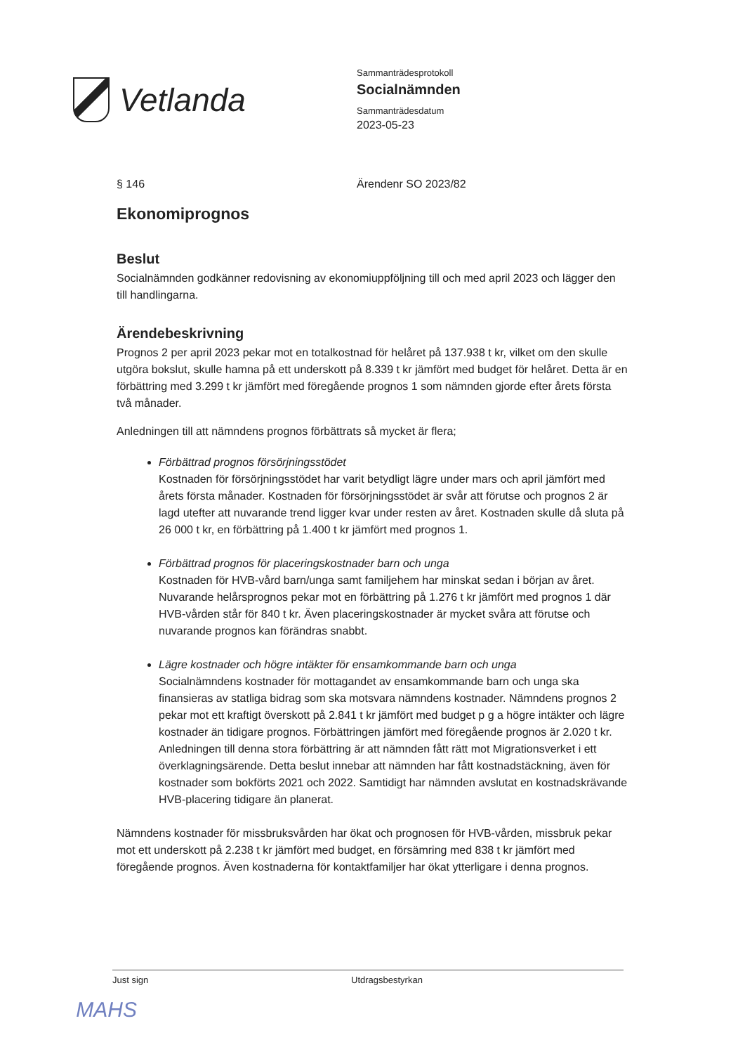Vetlanda
Sammanträdesprotokoll
Socialnämnden
Sammanträdesdatum
2023-05-23
§ 146 Ärendenr SO 2023/82
Ekonomiprognos
Beslut
Socialnämnden godkänner redovisning av ekonomiuppföljning till och med april 2023 och lägger den till handlingarna.
Ärendebeskrivning
Prognos 2 per april 2023 pekar mot en totalkostnad för helåret på 137.938 t kr, vilket om den skulle utgöra bokslut, skulle hamna på ett underskott på 8.339 t kr jämfört med budget för helåret. Detta är en förbättring med 3.299 t kr jämfört med föregående prognos 1 som nämnden gjorde efter årets första två månader.
Anledningen till att nämndens prognos förbättrats så mycket är flera;
Förbättrad prognos försörjningsstödet
Kostnaden för försörjningsstödet har varit betydligt lägre under mars och april jämfört med årets första månader. Kostnaden för försörjningsstödet är svår att förutse och prognos 2 är lagd utefter att nuvarande trend ligger kvar under resten av året. Kostnaden skulle då sluta på 26 000 t kr, en förbättring på 1.400 t kr jämfört med prognos 1.
Förbättrad prognos för placeringskostnader barn och unga
Kostnaden för HVB-vård barn/unga samt familjehem har minskat sedan i början av året. Nuvarande helårsprognos pekar mot en förbättring på 1.276 t kr jämfört med prognos 1 där HVB-vården står för 840 t kr. Även placeringskostnader är mycket svåra att förutse och nuvarande prognos kan förändras snabbt.
Lägre kostnader och högre intäkter för ensamkommande barn och unga
Socialnämndens kostnader för mottagandet av ensamkommande barn och unga ska finansieras av statliga bidrag som ska motsvara nämndens kostnader. Nämndens prognos 2 pekar mot ett kraftigt överskott på 2.841 t kr jämfört med budget p g a högre intäkter och lägre kostnader än tidigare prognos. Förbättringen jämfört med föregående prognos är 2.020 t kr. Anledningen till denna stora förbättring är att nämnden fått rätt mot Migrationsverket i ett överklagningsärende. Detta beslut innebar att nämnden har fått kostnadstäckning, även för kostnader som bokförts 2021 och 2022. Samtidigt har nämnden avslutat en kostnadskrävande HVB-placering tidigare än planerat.
Nämndens kostnader för missbruksvården har ökat och prognosen för HVB-vården, missbruk pekar mot ett underskott på 2.238 t kr jämfört med budget, en försämring med 838 t kr jämfört med föregående prognos. Även kostnaderna för kontaktfamiljer har ökat ytterligare i denna prognos.
Just sign Utdragsbestyrkan
MAHS